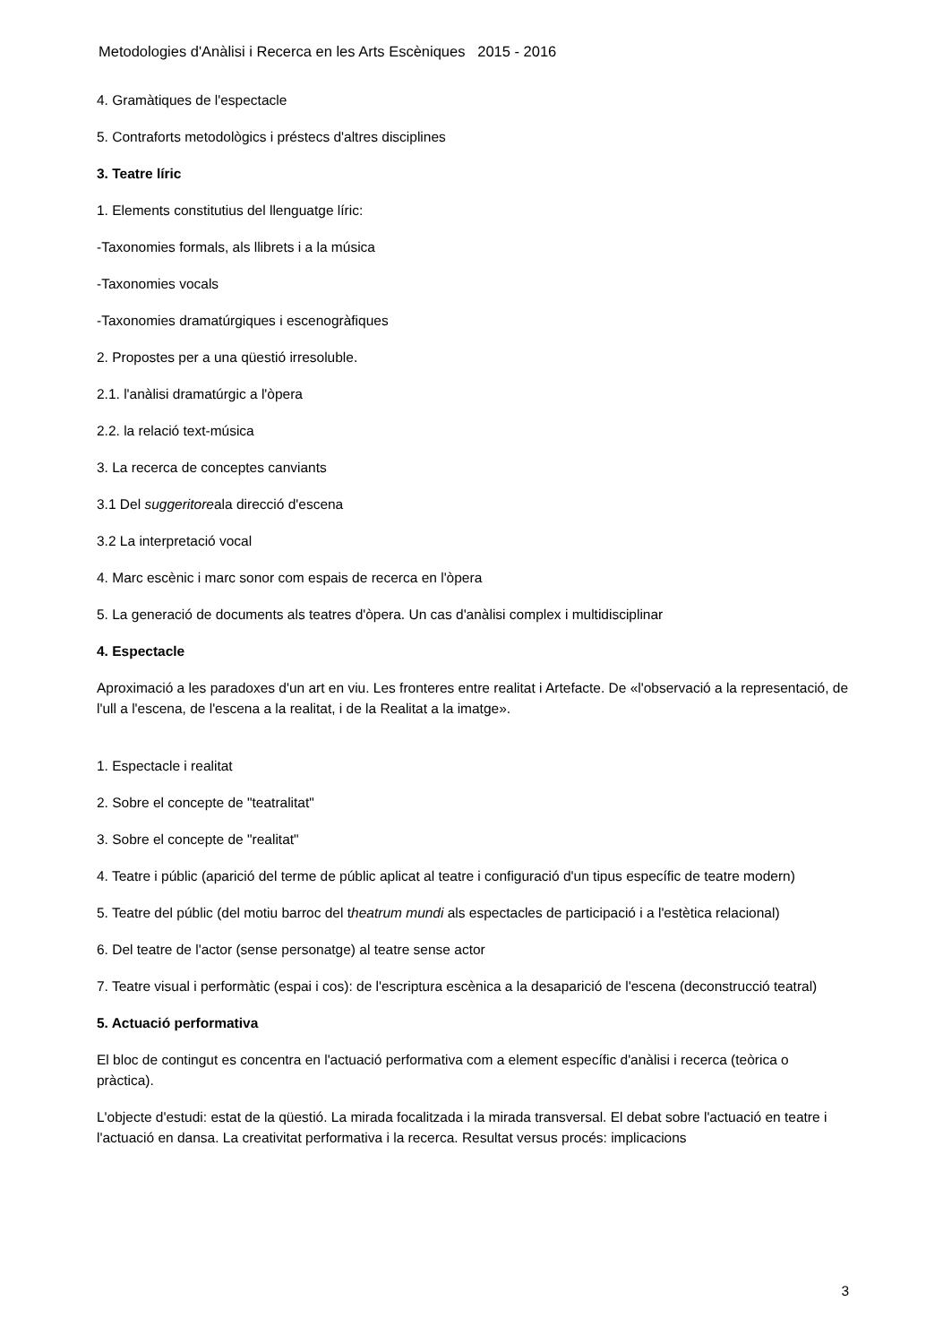Metodologies d'Anàlisi i Recerca en les Arts Escèniques 2015 - 2016
4. Gramàtiques de l'espectacle
5. Contraforts metodològics i préstecs d'altres disciplines
3. Teatre líric
1. Elements constitutius del llenguatge líric:
-Taxonomies formals, als llibrets i a la música
-Taxonomies vocals
-Taxonomies dramatúrgiques i escenogràfiques
2. Propostes per a una qüestió irresoluble.
2.1. l'anàlisi dramatúrgic a l'òpera
2.2. la relació text-música
3. La recerca de conceptes canviants
3.1 Del suggeritoreala direcció d'escena
3.2 La interpretació vocal
4. Marc escènic i marc sonor com espais de recerca en l'òpera
5. La generació de documents als teatres d'òpera. Un cas d'anàlisi complex i multidisciplinar
4. Espectacle
Aproximació a les paradoxes d'un art en viu. Les fronteres entre realitat i Artefacte. De «l'observació a la representació, de l'ull a l'escena, de l'escena a la realitat, i de la Realitat a la imatge».
1. Espectacle i realitat
2. Sobre el concepte de "teatralitat"
3. Sobre el concepte de "realitat"
4. Teatre i públic (aparició del terme de públic aplicat al teatre i configuració d'un tipus específic de teatre modern)
5. Teatre del públic (del motiu barroc del theatrum mundi als espectacles de participació i a l'estètica relacional)
6. Del teatre de l'actor (sense personatge) al teatre sense actor
7. Teatre visual i performàtic (espai i cos): de l'escriptura escènica a la desaparició de l'escena (deconstrucció teatral)
5. Actuació performativa
El bloc de contingut es concentra en l'actuació performativa com a element específic d'anàlisi i recerca (teòrica o pràctica).
L'objecte d'estudi: estat de la qüestió. La mirada focalitzada i la mirada transversal. El debat sobre l'actuació en teatre i l'actuació en dansa. La creativitat performativa i la recerca. Resultat versus procés: implicacions
3